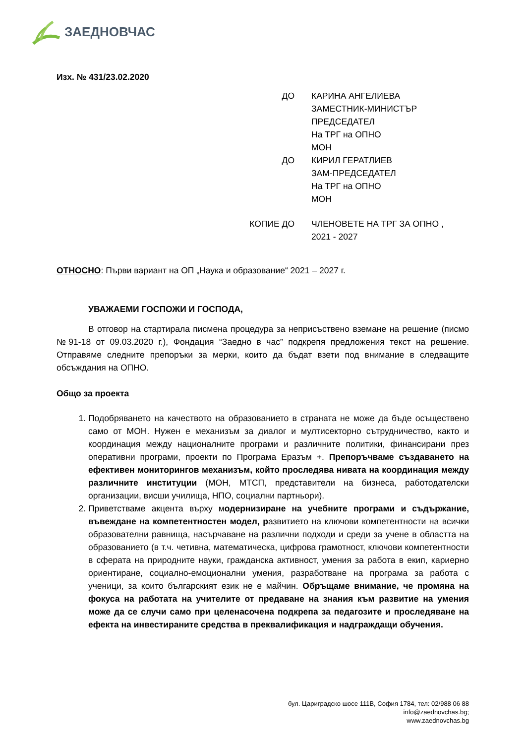ЗАЕДНОВЧАС
Изх. № 431/23.02.2020
| ДО | КАРИНА АНГЕЛИЕВА ЗАМЕСТНИК-МИНИСТЪР ПРЕДСЕДАТЕЛ На ТРГ на ОПНО МОН |
| ДО | КИРИЛ ГЕРАТЛИЕВ ЗАМ-ПРЕДСЕДАТЕЛ На ТРГ на ОПНО МОН |
| КОПИЕ ДО | ЧЛЕНОВЕТЕ НА ТРГ ЗА ОПНО , 2021 - 2027 |
ОТНОСНО: Първи вариант на ОП „Наука и образование“ 2021 – 2027 г.
УВАЖАЕМИ ГОСПОЖИ И ГОСПОДА,
В отговор на стартирала писмена процедура за неприсъствено вземане на решение (писмо №91-18 от 09.03.2020 г.), Фондация “Заедно в час” подкрепя предложения текст на решение. Отправяме следните препоръки за мерки, които да бъдат взети под внимание в следващите обсъждания на ОПНО.
Общо за проекта
1. Подобряването на качеството на образованието в страната не може да бъде осъществено само от МОН. Нужен е механизъм за диалог и мултисекторно сътрудничество, както и координация между националните програми и различните политики, финансирани през оперативни програми, проекти по Програма Еразъм +. Препоръчваме създаването на ефективен мониторингов механизъм, който проследява нивата на координация между различните институции (МОН, МТСП, представители на бизнеса, работодателски организации, висши училища, НПО, социални партньори).
2. Приветстваме акцента върху модернизиране на учебните програми и съдържание, въвеждане на компетентностен модел, развитието на ключови компетентности на всички образователни равнища, насърчаване на различни подходи и среди за учене в областта на образованието (в т.ч. четивна, математическа, цифрова грамотност, ключови компетентности в сферата на природните науки, гражданска активност, умения за работа в екип, кариерно ориентиране, социално-емоционални умения, разработване на програма за работа с ученици, за които българският език не е майчин. Обръщаме внимание, че промяна на фокуса на работата на учителите от предаване на знания към развитие на умения може да се случи само при целенасочена подкрепа за педагозите и проследяване на ефекта на инвестираните средства в преквалификация и надграждащи обучения.
бул. Цариградско шосе 111В, София 1784, тел: 02/988 06 88
info@zaednovchas.bg;
www.zaednovchas.bg